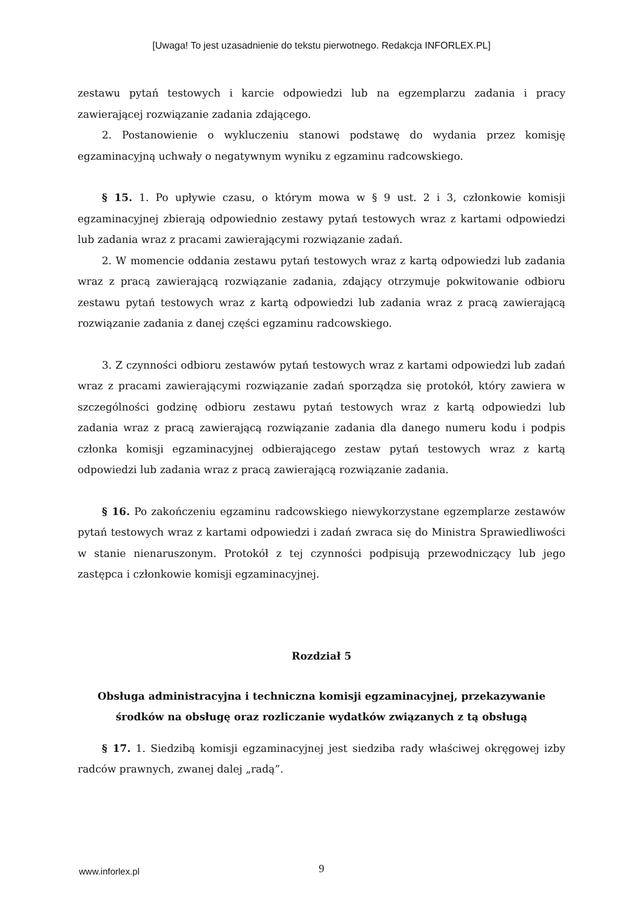[Uwaga! To jest uzasadnienie do tekstu pierwotnego. Redakcja INFORLEX.PL]
zestawu pytań testowych i karcie odpowiedzi lub na egzemplarzu zadania i pracy zawierającej rozwiązanie zadania zdającego.
2. Postanowienie o wykluczeniu stanowi podstawę do wydania przez komisję egzaminacyjną uchwały o negatywnym wyniku z egzaminu radcowskiego.
§ 15. 1. Po upływie czasu, o którym mowa w § 9 ust. 2 i 3, członkowie komisji egzaminacyjnej zbierają odpowiednio zestawy pytań testowych wraz z kartami odpowiedzi lub zadania wraz z pracami zawierającymi rozwiązanie zadań.
2. W momencie oddania zestawu pytań testowych wraz z kartą odpowiedzi lub zadania wraz z pracą zawierającą rozwiązanie zadania, zdający otrzymuje pokwitowanie odbioru zestawu pytań testowych wraz z kartą odpowiedzi lub zadania wraz z pracą zawierającą rozwiązanie zadania z danej części egzaminu radcowskiego.
3. Z czynności odbioru zestawów pytań testowych wraz z kartami odpowiedzi lub zadań wraz z pracami zawierającymi rozwiązanie zadań sporządza się protokół, który zawiera w szczególności godzinę odbioru zestawu pytań testowych wraz z kartą odpowiedzi lub zadania wraz z pracą zawierającą rozwiązanie zadania dla danego numeru kodu i podpis członka komisji egzaminacyjnej odbierającego zestaw pytań testowych wraz z kartą odpowiedzi lub zadania wraz z pracą zawierającą rozwiązanie zadania.
§ 16. Po zakończeniu egzaminu radcowskiego niewykorzystane egzemplarze zestawów pytań testowych wraz z kartami odpowiedzi i zadań zwraca się do Ministra Sprawiedliwości w stanie nienaruszonym. Protokół z tej czynności podpisują przewodniczący lub jego zastępca i członkowie komisji egzaminacyjnej.
Rozdział 5
Obsługa administracyjna i techniczna komisji egzaminacyjnej, przekazywanie środków na obsługę oraz rozliczanie wydatków związanych z tą obsługą
§ 17. 1. Siedzibą komisji egzaminacyjnej jest siedziba rady właściwej okręgowej izby radców prawnych, zwanej dalej „radą”.
www.inforlex.pl
9